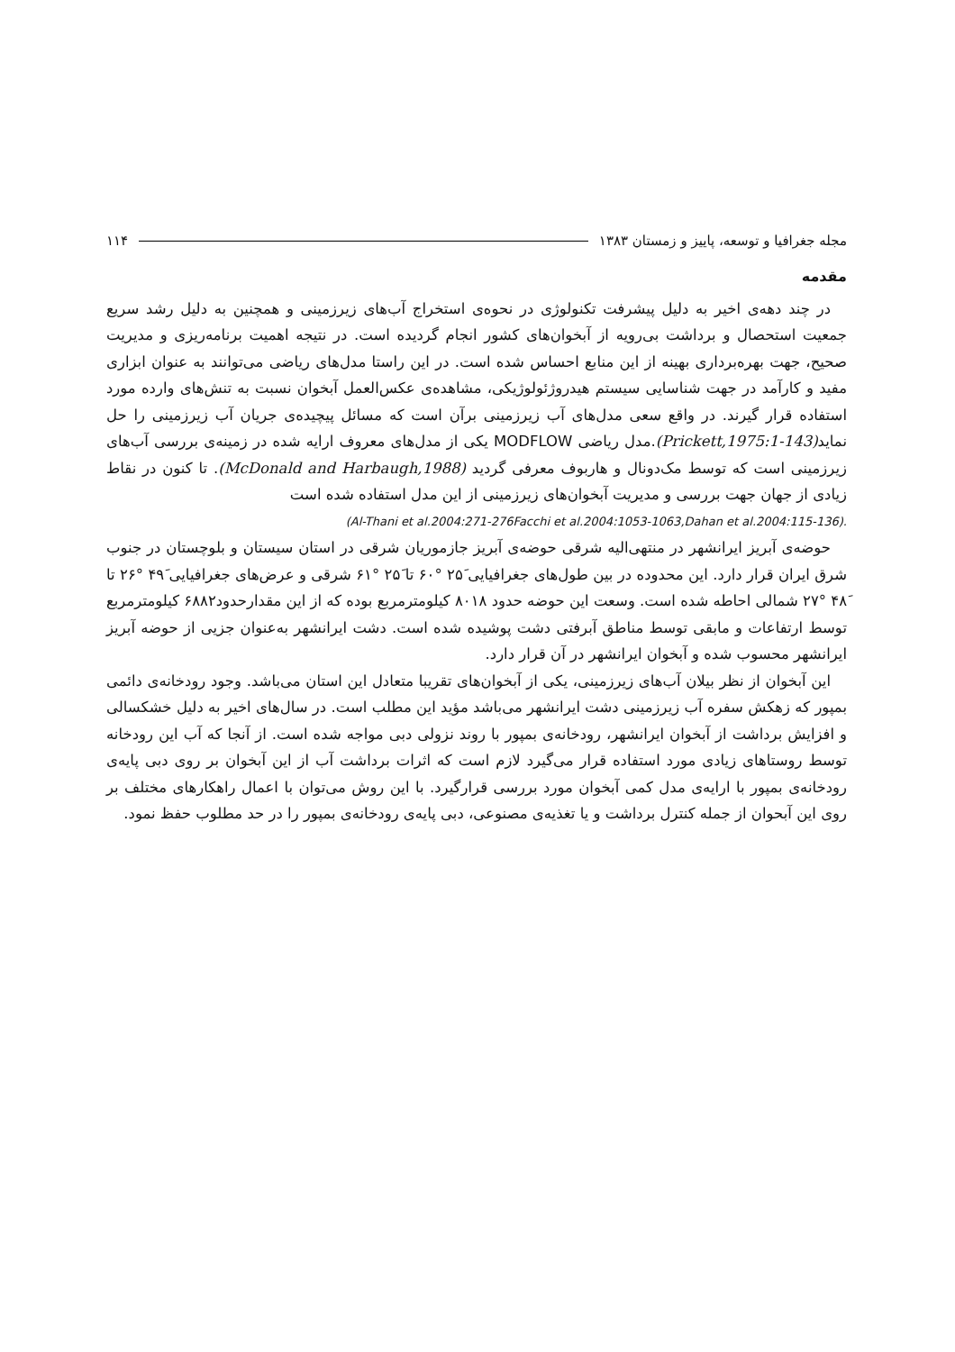مجله جغرافیا و توسعه، پاییز و زمستان ۱۳۸۳ ۱۱۴
مقدمه
در چند دهه‌ی اخیر به دلیل پیشرفت تکنولوژی در نحوه‌ی استخراج آب‌های زیرزمینی و همچنین به دلیل رشد سریع جمعیت استحصال و برداشت بی‌رویه از آبخوان‌های کشور انجام گردیده است. در نتیجه اهمیت برنامه‌ریزی و مدیریت صحیح، جهت بهره‌برداری بهینه از این منابع احساس شده است. در این راستا مدل‌های ریاضی می‌توانند به عنوان ابزاری مفید و کارآمد در جهت شناسایی سیستم هیدروژئولوژیکی، مشاهده‌ی عکس‌العمل آبخوان نسبت به تنش‌های وارده مورد استفاده قرار گیرند. در واقع سعی مدل‌های آب زیرزمینی برآن است که مسائل پیچیده‌ی جریان آب زیرزمینی را حل نماید(Prickett,1975:1-143).مدل ریاضی MODFLOW یکی از مدل‌های معروف ارایه شده در زمینه‌ی بررسی آب‌های زیرزمینی است که توسط مک‌دونال و هاربوف معرفی گردید (McDonald and Harbaugh,1988). تا کنون در نقاط زیادی از جهان جهت بررسی و مدیریت آبخوان‌های زیرزمینی از این مدل استفاده شده است
(Al-Thani et al.2004:271-276Facchi et al.2004:1053-1063,Dahan et al.2004:115-136).
حوضه‌ی آبریز ایرانشهر در منتهی‌الیه شرقی حوضه‌ی آبریز جازموریان شرقی در استان سیستان و بلوچستان در جنوب شرق ایران قرار دارد. این محدوده در بین طول‌های جغرافیایی ۲۵َ °۶۰ تا ۲۵َ °۶۱ شرقی و عرض‌های جغرافیایی ۴۹َ °۲۶ تا ۴۸َ °۲۷ شمالی احاطه شده است. وسعت این حوضه حدود ۸۰۱۸ کیلومترمربع بوده که از این مقدارحدود۶۸۸۲ کیلومترمربع توسط ارتفاعات و مابقی توسط مناطق آبرفتی دشت پوشیده شده است. دشت ایرانشهر به‌عنوان جزیی از حوضه آبریز ایرانشهر محسوب شده و آبخوان ایرانشهر در آن قرار دارد.
این آبخوان از نظر بیلان آب‌های زیرزمینی، یکی از آبخوان‌های تقریبا متعادل این استان می‌باشد. وجود رودخانه‌ی دائمی بمپور که زهکش سفره آب زیرزمینی دشت ایرانشهر می‌باشد مؤید این مطلب است. در سال‌های اخیر به دلیل خشکسالی و افزایش برداشت از آبخوان ایرانشهر، رودخانه‌ی بمپور با روند نزولی دبی مواجه شده است. از آنجا که آب این رودخانه توسط روستاهای زیادی مورد استفاده قرار می‌گیرد لازم است که اثرات برداشت آب از این آبخوان بر روی دبی پایه‌ی رودخانه‌ی بمپور با ارایه‌ی مدل کمی آبخوان مورد بررسی قرارگیرد. با این روش می‌توان با اعمال راهکارهای مختلف بر روی این آبحوان از جمله کنترل برداشت و یا تغذیه‌ی مصنوعی، دبی پایه‌ی رودخانه‌ی بمپور را در حد مطلوب حفظ نمود.